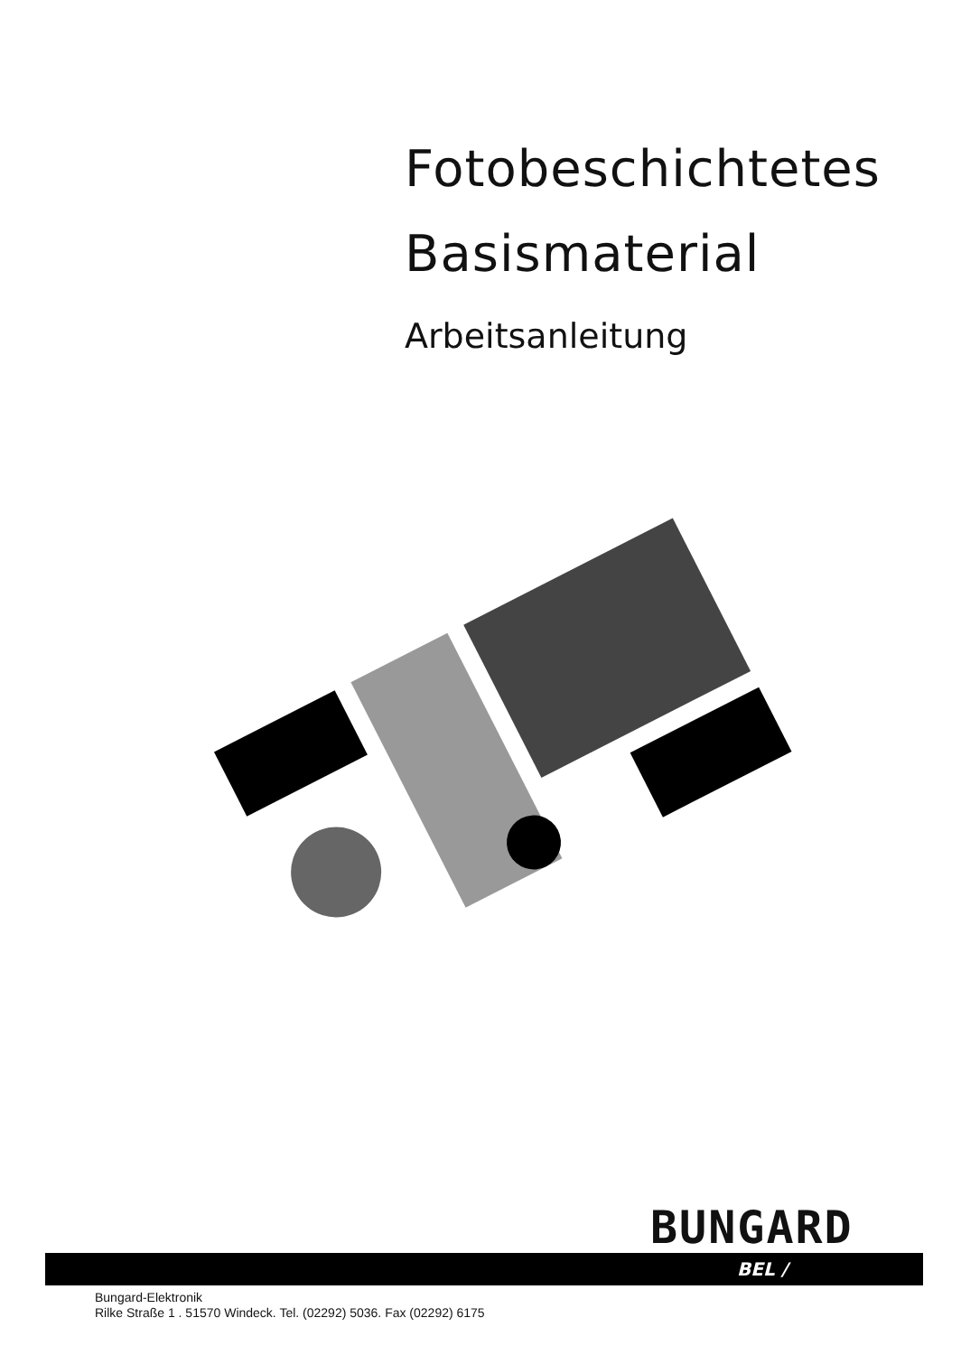Fotobeschichtetes
Basismaterial
Arbeitsanleitung
BUNGARD
BEL /
Bungard-Elektronik
Rilke Straße 1 . 51570 Windeck. Tel. (02292) 5036. Fax (02292) 6175